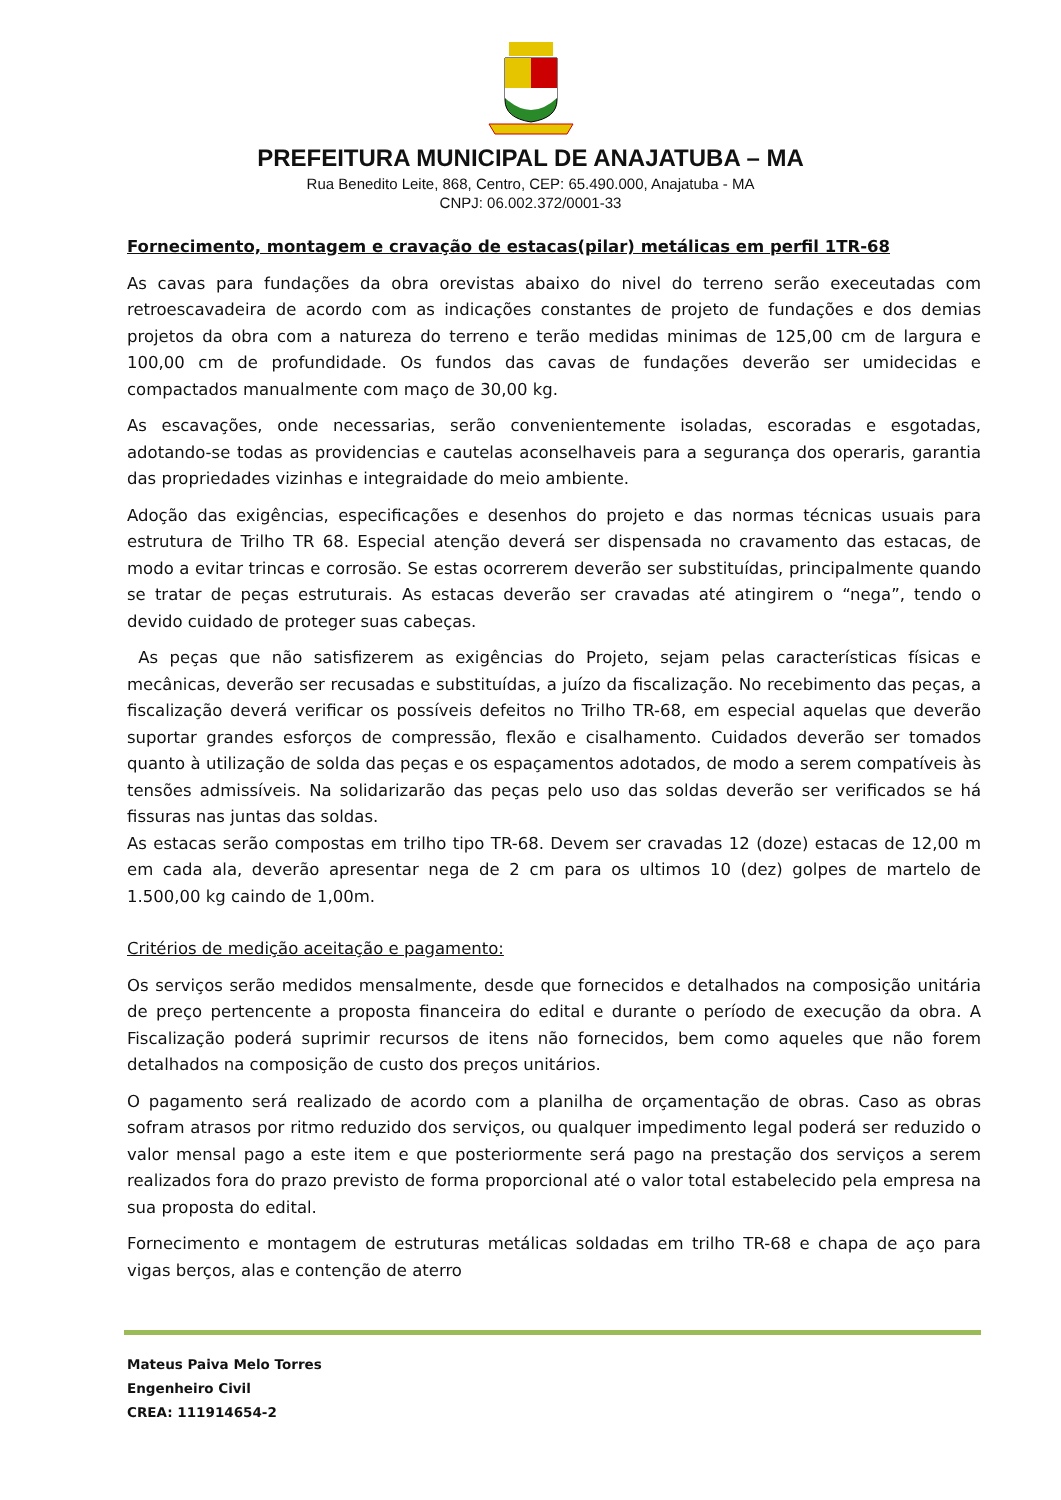PREFEITURA MUNICIPAL DE ANAJATUBA – MA
Rua Benedito Leite, 868, Centro, CEP: 65.490.000, Anajatuba - MA
CNPJ: 06.002.372/0001-33
Fornecimento, montagem e cravação de estacas(pilar) metálicas em perfil 1TR-68
As cavas para fundações da obra orevistas abaixo do nivel do terreno serão execeutadas com retroescavadeira de acordo com as indicações constantes de projeto de fundações e dos demias projetos da obra com a natureza do terreno e terão medidas minimas de 125,00 cm de largura e 100,00 cm de profundidade. Os fundos das cavas de fundações deverão ser umidecidas e compactados manualmente com maço de 30,00 kg.
As escavações, onde necessarias, serão convenientemente isoladas, escoradas e esgotadas, adotando-se todas as providencias e cautelas aconselhaveis para a segurança dos operaris, garantia das propriedades vizinhas e integraidade do meio ambiente.
Adoção das exigências, especificações e desenhos do projeto e das normas técnicas usuais para estrutura de Trilho TR 68. Especial atenção deverá ser dispensada no cravamento das estacas, de modo a evitar trincas e corrosão. Se estas ocorrerem deverão ser substituídas, principalmente quando se tratar de peças estruturais. As estacas deverão ser cravadas até atingirem o “nega”, tendo o devido cuidado de proteger suas cabeças.
As peças que não satisfizerem as exigências do Projeto, sejam pelas características físicas e mecânicas, deverão ser recusadas e substituídas, a juízo da fiscalização. No recebimento das peças, a fiscalização deverá verificar os possíveis defeitos no Trilho TR-68, em especial aquelas que deverão suportar grandes esforços de compressão, flexão e cisalhamento. Cuidados deverão ser tomados quanto à utilização de solda das peças e os espaçamentos adotados, de modo a serem compatíveis às tensões admissíveis. Na solidarizarão das peças pelo uso das soldas deverão ser verificados se há fissuras nas juntas das soldas.
As estacas serão compostas em trilho tipo TR-68. Devem ser cravadas 12 (doze) estacas de 12,00 m em cada ala, deverão apresentar nega de 2 cm para os ultimos 10 (dez) golpes de martelo de 1.500,00 kg caindo de 1,00m.
Critérios de medição aceitação e pagamento:
Os serviços serão medidos mensalmente, desde que fornecidos e detalhados na composição unitária de preço pertencente a proposta financeira do edital e durante o período de execução da obra. A Fiscalização poderá suprimir recursos de itens não fornecidos, bem como aqueles que não forem detalhados na composição de custo dos preços unitários.
O pagamento será realizado de acordo com a planilha de orçamentação de obras. Caso as obras sofram atrasos por ritmo reduzido dos serviços, ou qualquer impedimento legal poderá ser reduzido o valor mensal pago a este item e que posteriormente será pago na prestação dos serviços a serem realizados fora do prazo previsto de forma proporcional até o valor total estabelecido pela empresa na sua proposta do edital.
Fornecimento e montagem de estruturas metálicas soldadas em trilho TR-68 e chapa de aço para vigas berços, alas e contenção de aterro
Mateus Paiva Melo Torres
Engenheiro Civil
CREA: 111914654-2